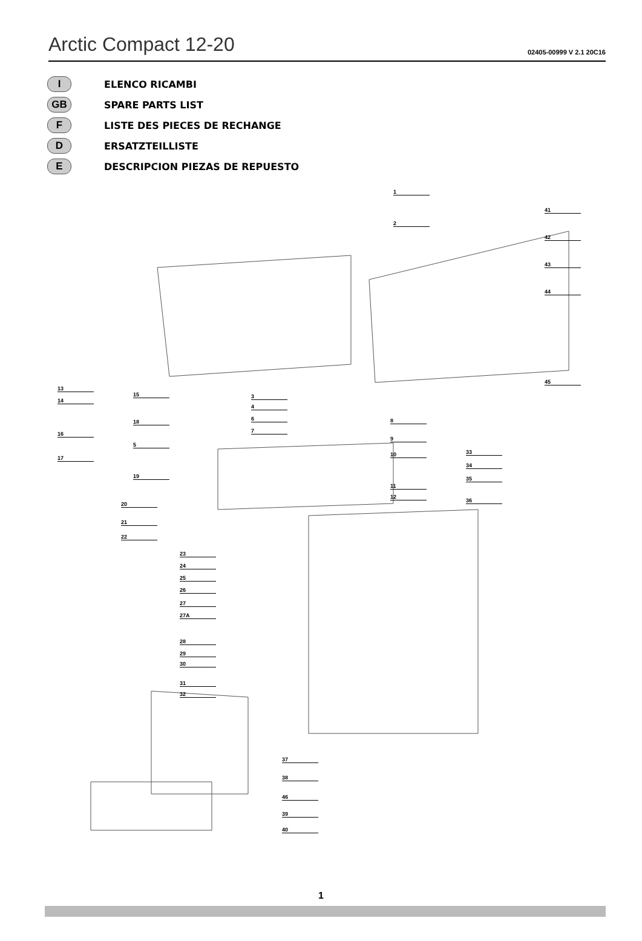Arctic Compact 12-20
02405-00999 V 2.1 20C16
I
ELENCO RICAMBI
GB
SPARE PARTS LIST
F
LISTE DES PIECES DE RECHANGE
D
ERSATZTEILLISTE
E
DESCRIPCION PIEZAS DE REPUESTO
1
2
41
42
43
44
45
13
14
15
16
17
18
5
19
20
21
22
3
4
6
7
8
9
10
11
12
33
34
35
36
23
24
25
26
27
27A
28
29
30
31
32
37
38
46
39
40
1